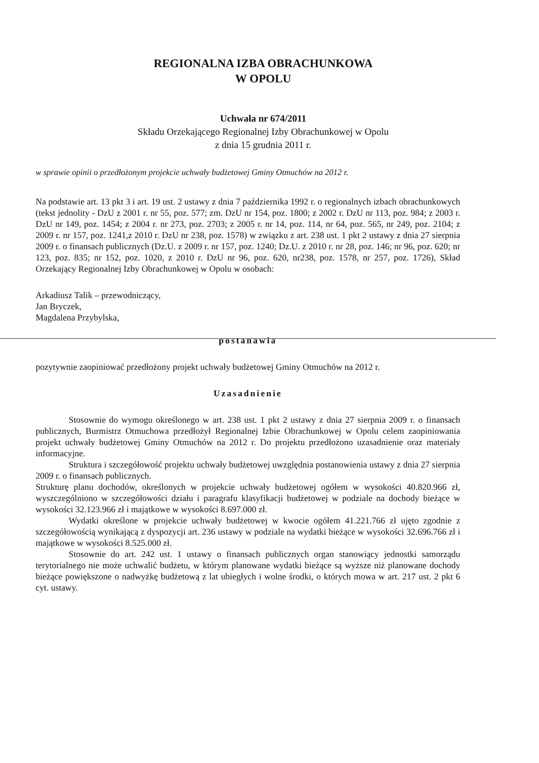REGIONALNA IZBA OBRACHUNKOWA
W OPOLU
Uchwała nr 674/2011
Składu Orzekającego Regionalnej Izby Obrachunkowej w Opolu
z dnia 15 grudnia 2011 r.
w sprawie opinii o przedłożonym projekcie uchwały budżetowej Gminy Otmuchów na 2012 r.
Na podstawie art. 13 pkt 3 i art. 19 ust. 2 ustawy z dnia 7 października 1992 r. o regionalnych izbach obrachunkowych (tekst jednolity - DzU z 2001 r. nr 55, poz. 577; zm. DzU nr 154, poz. 1800; z 2002 r. DzU nr 113, poz. 984; z 2003 r. DzU nr 149, poz. 1454; z 2004 r. nr 273, poz. 2703; z 2005 r. nr 14, poz. 114, nr 64, poz. 565, nr 249, poz. 2104; z 2009 r. nr 157, poz. 1241,z 2010 r. DzU nr 238, poz. 1578) w związku z art. 238 ust. 1 pkt 2 ustawy z dnia 27 sierpnia 2009 r. o finansach publicznych (Dz.U. z 2009 r. nr 157, poz. 1240; Dz.U. z 2010 r. nr 28, poz. 146; nr 96, poz. 620; nr 123, poz. 835; nr 152, poz. 1020, z 2010 r. DzU nr 96, poz. 620, nr238, poz. 1578, nr 257, poz. 1726), Skład Orzekający Regionalnej Izby Obrachunkowej w Opolu w osobach:
Arkadiusz Talik – przewodniczący,
Jan Bryczek,
Magdalena Przybylska,
postanawia
pozytywnie zaopiniować przedłożony projekt uchwały budżetowej Gminy Otmuchów na 2012 r.
Uzasadnienie
Stosownie do wymogu określonego w art. 238 ust. 1 pkt 2 ustawy z dnia 27 sierpnia 2009 r. o finansach publicznych, Burmistrz Otmuchowa przedłożył Regionalnej Izbie Obrachunkowej w Opolu celem zaopiniowania projekt uchwały budżetowej Gminy Otmuchów na 2012 r. Do projektu przedłożono uzasadnienie oraz materiały informacyjne.
Struktura i szczegółowość projektu uchwały budżetowej uwzględnia postanowienia ustawy z dnia 27 sierpnia 2009 r. o finansach publicznych.
Strukturę planu dochodów, określonych w projekcie uchwały budżetowej ogółem w wysokości 40.820.966 zł, wyszczególniono w szczegółowości działu i paragrafu klasyfikacji budżetowej w podziale na dochody bieżące w wysokości 32.123.966 zł i majątkowe w wysokości 8.697.000 zł.
Wydatki określone w projekcie uchwały budżetowej w kwocie ogółem 41.221.766 zł ujęto zgodnie z szczegółowością wynikającą z dyspozycji art. 236 ustawy w podziale na wydatki bieżące w wysokości 32.696.766 zł i majątkowe w wysokości 8.525.000 zł.
Stosownie do art. 242 ust. 1 ustawy o finansach publicznych organ stanowiący jednostki samorządu terytorialnego nie może uchwalić budżetu, w którym planowane wydatki bieżące są wyższe niż planowane dochody bieżące powiększone o nadwyżkę budżetową z lat ubiegłych i wolne środki, o których mowa w art. 217 ust. 2 pkt 6 cyt. ustawy.